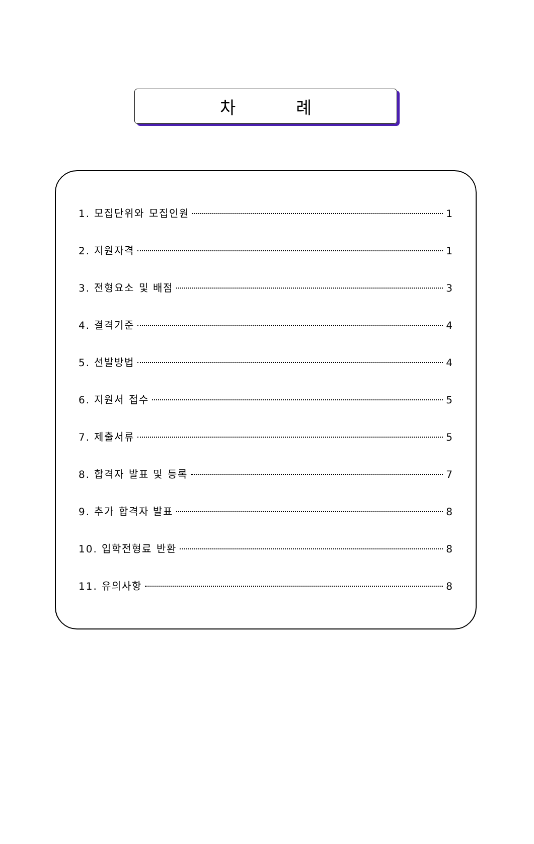차 례
1. 모집단위와 모집인원 1
2. 지원자격 1
3. 전형요소 및 배점 3
4. 결격기준 4
5. 선발방법 4
6. 지원서 접수 5
7. 제출서류 5
8. 합격자 발표 및 등록 7
9. 추가 합격자 발표 8
10. 입학전형료 반환 8
11. 유의사항 8